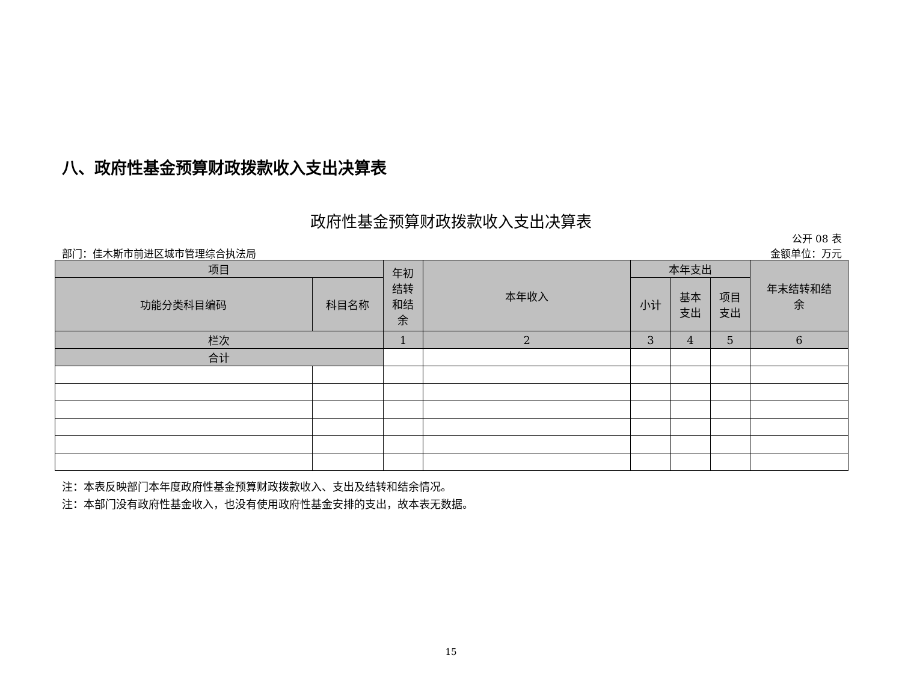八、政府性基金预算财政拨款收入支出决算表
政府性基金预算财政拨款收入支出决算表
公开 08 表
部门：佳木斯市前进区城市管理综合执法局 金额单位：万元
| 项目 | | 年初 结转 和结 余 | 本年收入 | 本年支出 | | | 年末结转和结 余 |
| --- | --- | --- | --- | --- | --- | --- | --- |
| 功能分类科目编码 | 科目名称 | | | 小计 | 基本 支出 | 项目 支出 | |
| 栏次 | | 1 | 2 | 3 | 4 | 5 | 6 |
| 合计 | | | | | | | |
注：本表反映部门本年度政府性基金预算财政拨款收入、支出及结转和结余情况。
注：本部门没有政府性基金收入，也没有使用政府性基金安排的支出，故本表无数据。
15